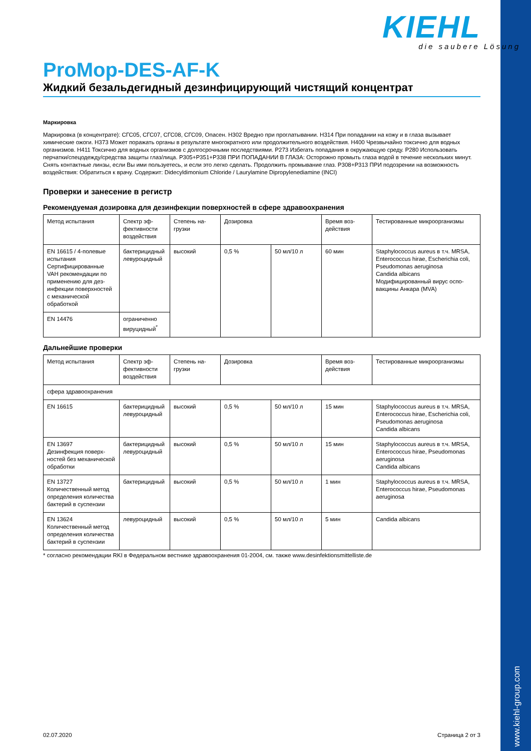KIEHL
die saubere Lösung
ProMop-DES-AF-K
Жидкий безальдегидный дезинфицирующий чистящий концентрат
Маркировка
Маркировка (в концентрате): СГС05, СГС07, СГС08, СГС09, Опасен. H302 Вредно при проглатывании. H314 При попадании на кожу и в глаза вызывает химические ожоги. H373 Может поражать органы в результате многократного или продолжительного воздействия. H400 Чрезвычайно токсично для водных организмов. H411 Токсично для водных организмов с долгосрочными последствиями. P273 Избегать попадания в окружающую среду. P280 Использовать перчатки/спецодежду/средства защиты глаз/лица. P305+P351+P338 ПРИ ПОПАДАНИИ В ГЛАЗА: Осторожно промыть глаза водой в течение нескольких минут. Снять контактные линзы, если Вы ими пользуетесь, и если это легко сделать. Продолжить промывание глаз. P308+P313 ПРИ подозрении на возможность воздействия: Обратиться к врачу. Содержит: Didecyldimonium Chloride / Laurylamine Dipropylenediamine (INCI)
Проверки и занесение в регистр
Рекомендуемая дозировка для дезинфекции поверхностей в сфере здравоохранения
| Метод испытания | Спектр эф­фективности воздействия | Степень на­грузки | Дозировка | | Время воз­действия | Тестированные микроорганизмы |
| EN 16615 / 4-полевые испытания Сертифицированные VAH рекомендации по применению для дез­инфекции поверхно­стей с механической обработкой | бактерицид­ный левуроцид­ный | высокий | 0,5 % | 50 мл/10 л | 60 мин | Staphylococcus aureus в т.ч. MRSA, Enterococcus hirae, Escherichia coli, Pseudomonas aeruginosa Candida albicans Модифицированный вирус оспо­вакцины Анкара (MVA) |
| EN 14476 | ограниченно вируцидный<sup>*</sup> | | | | | |
Дальнейшие проверки
| Метод испытания | Спектр эф­фективности воздействия | Степень на­грузки | Дозировка | | Время воз­действия | Тестированные микроорганизмы |
| сфера здравоохранения | | | | | | |
| EN 16615 | бактерицид­ный левуроцид­ный | высокий | 0,5 % | 50 мл/10 л | 15 мин | Staphylococcus aureus в т.ч. MRSA, Enterococcus hirae, Escherichia coli, Pseudomonas aeruginosa Candida albicans |
| EN 13697 Дезинфекция поверх­ностей без механиче­ской обработки | бактерицид­ный левуроцид­ный | высокий | 0,5 % | 50 мл/10 л | 15 мин | Staphylococcus aureus в т.ч. MRSA, Enterococcus hirae, Pseudomonas aeruginosa Candida albicans |
| EN 13727 Количественный ме­тод определения коли­чества бактерий в сус­пензии | бактерицид­ный | высокий | 0,5 % | 50 мл/10 л | 1 мин | Staphylococcus aureus в т.ч. MRSA, Enterococcus hirae, Pseudomonas aeruginosa |
| EN 13624 Количественный ме­тод определения коли­чества бактерий в сус­пензии | левуроцид­ный | высокий | 0,5 % | 50 мл/10 л | 5 мин | Candida albicans |
* согласно рекомендации RKI в Федеральном вестнике здравоохранения 01-2004, см. также www.desinfektionsmittelliste.de
www.kiehl-group.com
02.07.2020 Страница 2 от 3